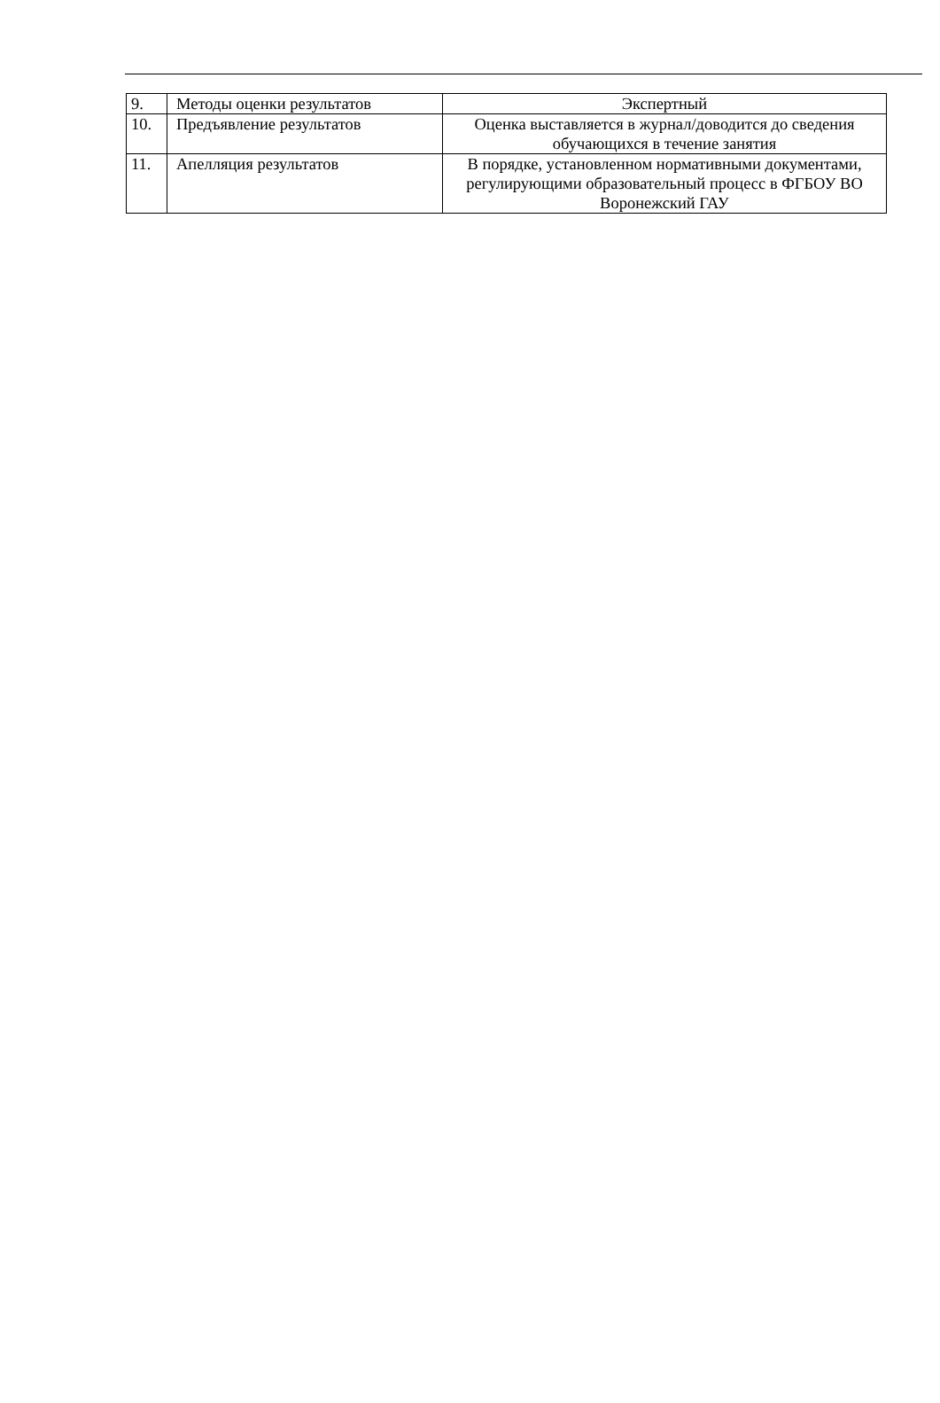| 9. | Методы оценки результатов | Экспертный |
| 10. | Предъявление результатов | Оценка выставляется в журнал/доводится до сведения обучающихся в течение занятия |
| 11. | Апелляция результатов | В порядке, установленном нормативными документами, регулирующими образовательный процесс в ФГБОУ ВО Воронежский ГАУ |